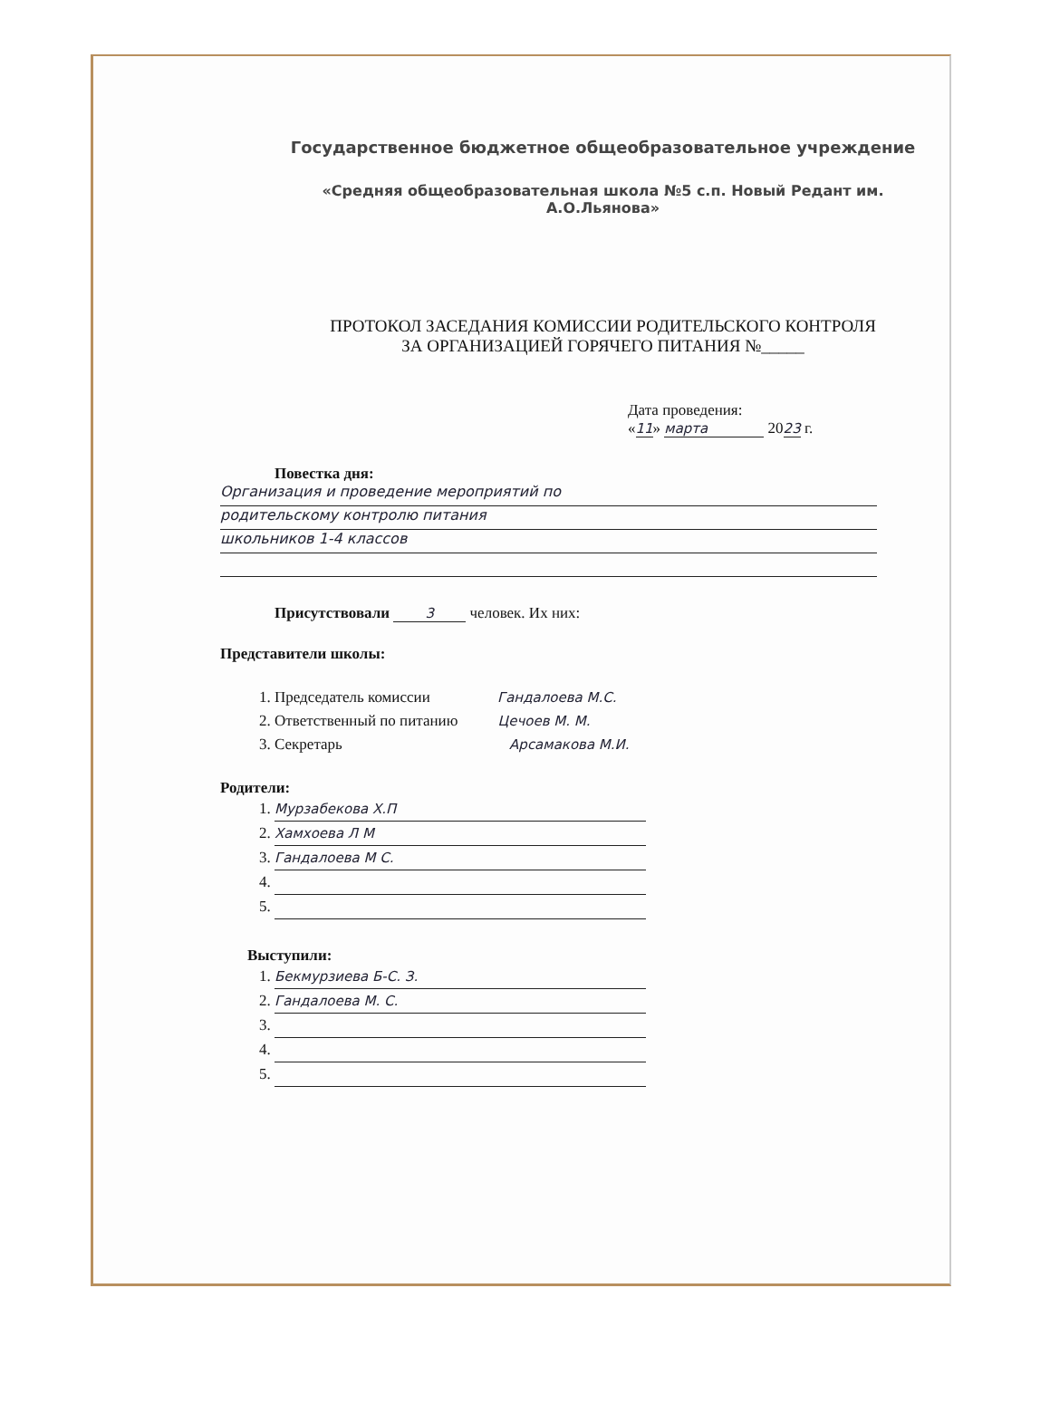Государственное бюджетное общеобразовательное учреждение
«Средняя общеобразовательная школа №5 с.п. Новый Редант им.
А.О.Льянова»
ПРОТОКОЛ ЗАСЕДАНИЯ КОМИССИИ РОДИТЕЛЬСКОГО КОНТРОЛЯ
ЗА ОРГАНИЗАЦИЕЙ ГОРЯЧЕГО ПИТАНИЯ №_____
Дата проведения:
«11» марта 2023 г.
Повестка дня:
Организация и проведение мероприятий по
родительскому контролю питания
школьников 1-4 классов
Присутствовали 3 человек. Их них:
Представители школы:
1. Председатель комиссии Гандалоева М.С.
2. Ответственный по питанию Цечоев М. М.
3. Секретарь Арсамакова М.И.
Родители:
1. Мурзабекова Х.П
2. Хамхоева Л М
3. Гандалоева М С.
Выступили:
1. Бекмурзиева Б-С. З.
2. Гандалоева М. С.